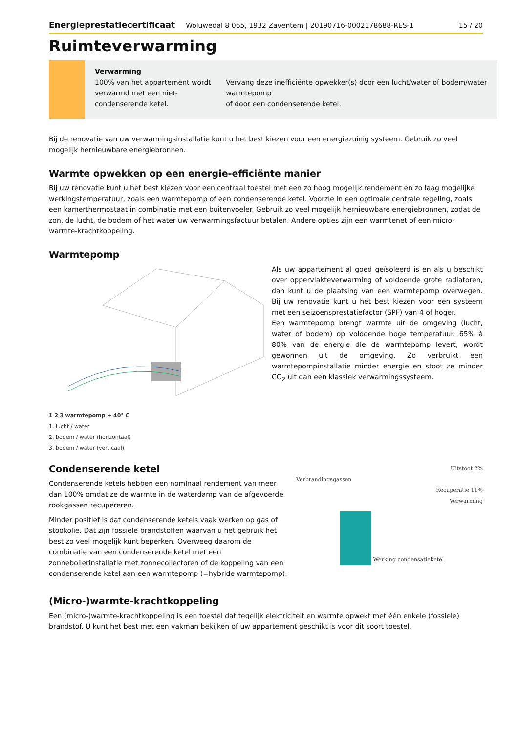Energieprestatiecertificaat Woluwedal 8 065, 1932 Zaventem | 20190716-0002178688-RES-1 15 / 20
Ruimteverwarming
Verwarming
100% van het appartement wordt verwarmd met een niet-condenserende ketel.
Vervang deze inefficiënte opwekker(s) door een lucht/water of bodem/water warmtepomp
of door een condenserende ketel.
Bij de renovatie van uw verwarmingsinstallatie kunt u het best kiezen voor een energiezuinig systeem. Gebruik zo veel mogelijk hernieuwbare energiebronnen.
Warmte opwekken op een energie-efficiënte manier
Bij uw renovatie kunt u het best kiezen voor een centraal toestel met een zo hoog mogelijk rendement en zo laag mogelijke werkingstemperatuur, zoals een warmtepomp of een condenserende ketel. Voorzie in een optimale centrale regeling, zoals een kamerthermostaat in combinatie met een buitenvoeler. Gebruik zo veel mogelijk hernieuwbare energiebronnen, zodat de zon, de lucht, de bodem of het water uw verwarmingsfactuur betalen. Andere opties zijn een warmtenet of een micro-warmte-krachtkoppeling.
Warmtepomp
1 2 3 warmtepomp + 40° C
1. lucht / water
2. bodem / water (horizontaal)
3. bodem / water (verticaal)
Als uw appartement al goed geïsoleerd is en als u beschikt over oppervlakteverwarming of voldoende grote radiatoren, dan kunt u de plaatsing van een warmtepomp overwegen. Bij uw renovatie kunt u het best kiezen voor een systeem met een seizoensprestatiefactor (SPF) van 4 of hoger.
Een warmtepomp brengt warmte uit de omgeving (lucht, water of bodem) op voldoende hoge temperatuur. 65% à 80% van de energie die de warmtepomp levert, wordt gewonnen uit de omgeving. Zo verbruikt een warmtepompinstallatie minder energie en stoot ze minder CO<sub>2</sub> uit dan een klassiek verwarmingssysteem.
Condenserende ketel
Condenserende ketels hebben een nominaal rendement van meer dan 100% omdat ze de warmte in de waterdamp van de afgevoerde rookgassen recupereren.
Minder positief is dat condenserende ketels vaak werken op gas of stookolie. Dat zijn fossiele brandstoffen waarvan u het gebruik het best zo veel mogelijk kunt beperken. Overweeg daarom de combinatie van een condenserende ketel met een zonneboilerinstallatie met zonnecollectoren of de koppeling van een condenserende ketel aan een warmtepomp (=hybride warmtepomp).
Uitstoot 2%
Verbrandingsgassen
Recuperatie 11%
Verwarming
Werking condensatieketel
(Micro-)warmte-krachtkoppeling
Een (micro-)warmte-krachtkoppeling is een toestel dat tegelijk elektriciteit en warmte opwekt met één enkele (fossiele) brandstof. U kunt het best met een vakman bekijken of uw appartement geschikt is voor dit soort toestel.